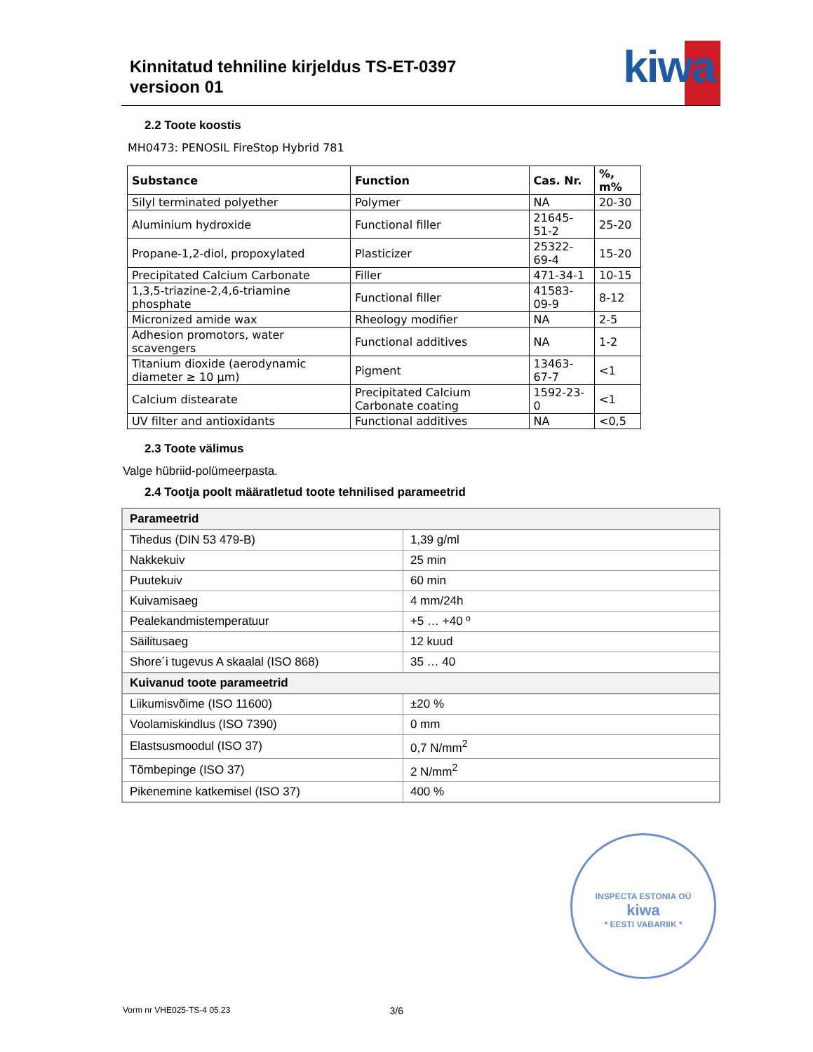Kinnitatud tehniline kirjeldus TS-ET-0397
versioon 01
kiwa
2.2 Toote koostis
MH0473: PENOSIL FireStop Hybrid 781
| Substance | Function | Cas. Nr. | %, m% |
| --- | --- | --- | --- |
| Silyl terminated polyether | Polymer | NA | 20-30 |
| Aluminium hydroxide | Functional filler | 21645-51-2 | 25-20 |
| Propane-1,2-diol, propoxylated | Plasticizer | 25322-69-4 | 15-20 |
| Precipitated Calcium Carbonate | Filler | 471-34-1 | 10-15 |
| 1,3,5-triazine-2,4,6-triamine phosphate | Functional filler | 41583-09-9 | 8-12 |
| Micronized amide wax | Rheology modifier | NA | 2-5 |
| Adhesion promotors, water scavengers | Functional additives | NA | 1-2 |
| Titanium dioxide (aerodynamic diameter ≥ 10 μm) | Pigment | 13463-67-7 | <1 |
| Calcium distearate | Precipitated Calcium Carbonate coating | 1592-23-0 | <1 |
| UV filter and antioxidants | Functional additives | NA | <0,5 |
2.3 Toote välimus
Valge hübriid-polümeerpasta.
2.4 Tootja poolt määratletud toote tehnilised parameetrid
| Parameetrid | |
| Tihedus (DIN 53 479-B) | 1,39 g/ml |
| Nakkekuiv | 25 min |
| Puutekuiv | 60 min |
| Kuivamisaeg | 4 mm/24h |
| Pealekandmistemperatuur | +5 … +40 º |
| Säilitusaeg | 12 kuud |
| Shore´i tugevus A skaalal (ISO 868) | 35 … 40 |
| Kuivanud toote parameetrid | |
| Liikumisvõime (ISO 11600) | ±20 % |
| Voolamiskindlus (ISO 7390) | 0 mm |
| Elastsusmoodul (ISO 37) | 0,7 N/mm<sup>2</sup> |
| Tõmbepinge (ISO 37) | 2 N/mm<sup>2</sup> |
| Pikenemine katkemisel (ISO 37) | 400 % |
INSPECTA ESTONIA OÜ
kiwa
* EESTI VABARIIK *
Vorm nr VHE025-TS-4 05.23 3/6